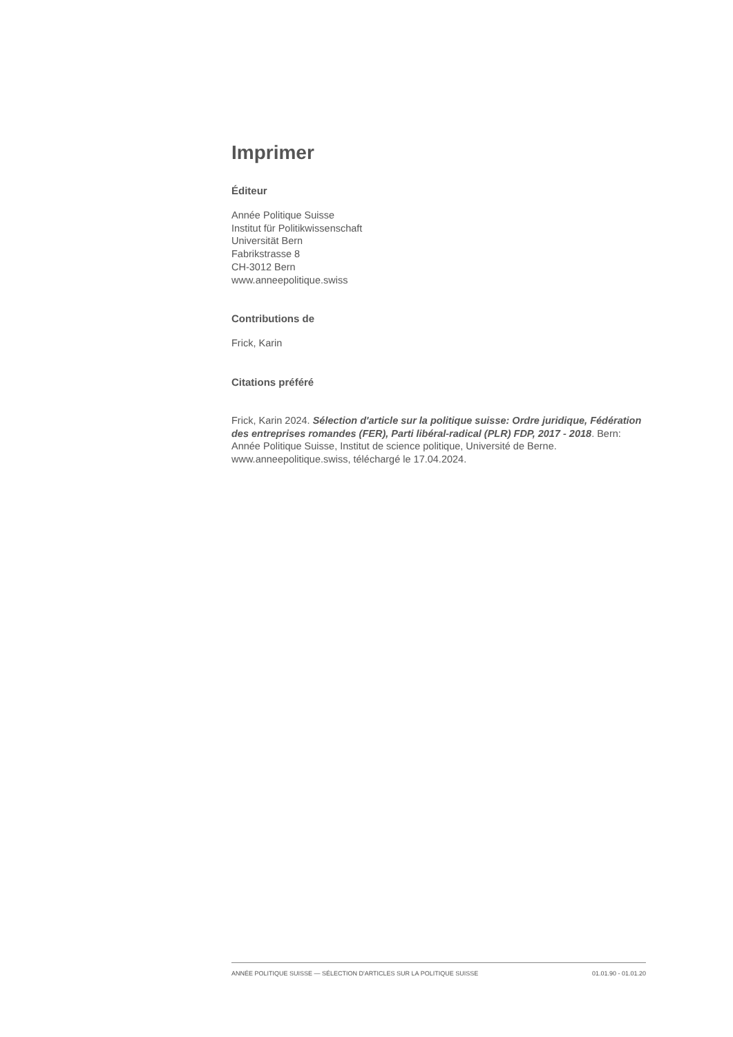Imprimer
Éditeur
Année Politique Suisse
Institut für Politikwissenschaft
Universität Bern
Fabrikstrasse 8
CH-3012 Bern
www.anneepolitique.swiss
Contributions de
Frick, Karin
Citations préféré
Frick, Karin 2024. Sélection d'article sur la politique suisse: Ordre juridique, Fédération des entreprises romandes (FER), Parti libéral-radical (PLR) FDP, 2017 - 2018. Bern: Année Politique Suisse, Institut de science politique, Université de Berne. www.anneepolitique.swiss, téléchargé le 17.04.2024.
ANNÉE POLITIQUE SUISSE — SÉLECTION D'ARTICLES SUR LA POLITIQUE SUISSE 01.01.90 - 01.01.20